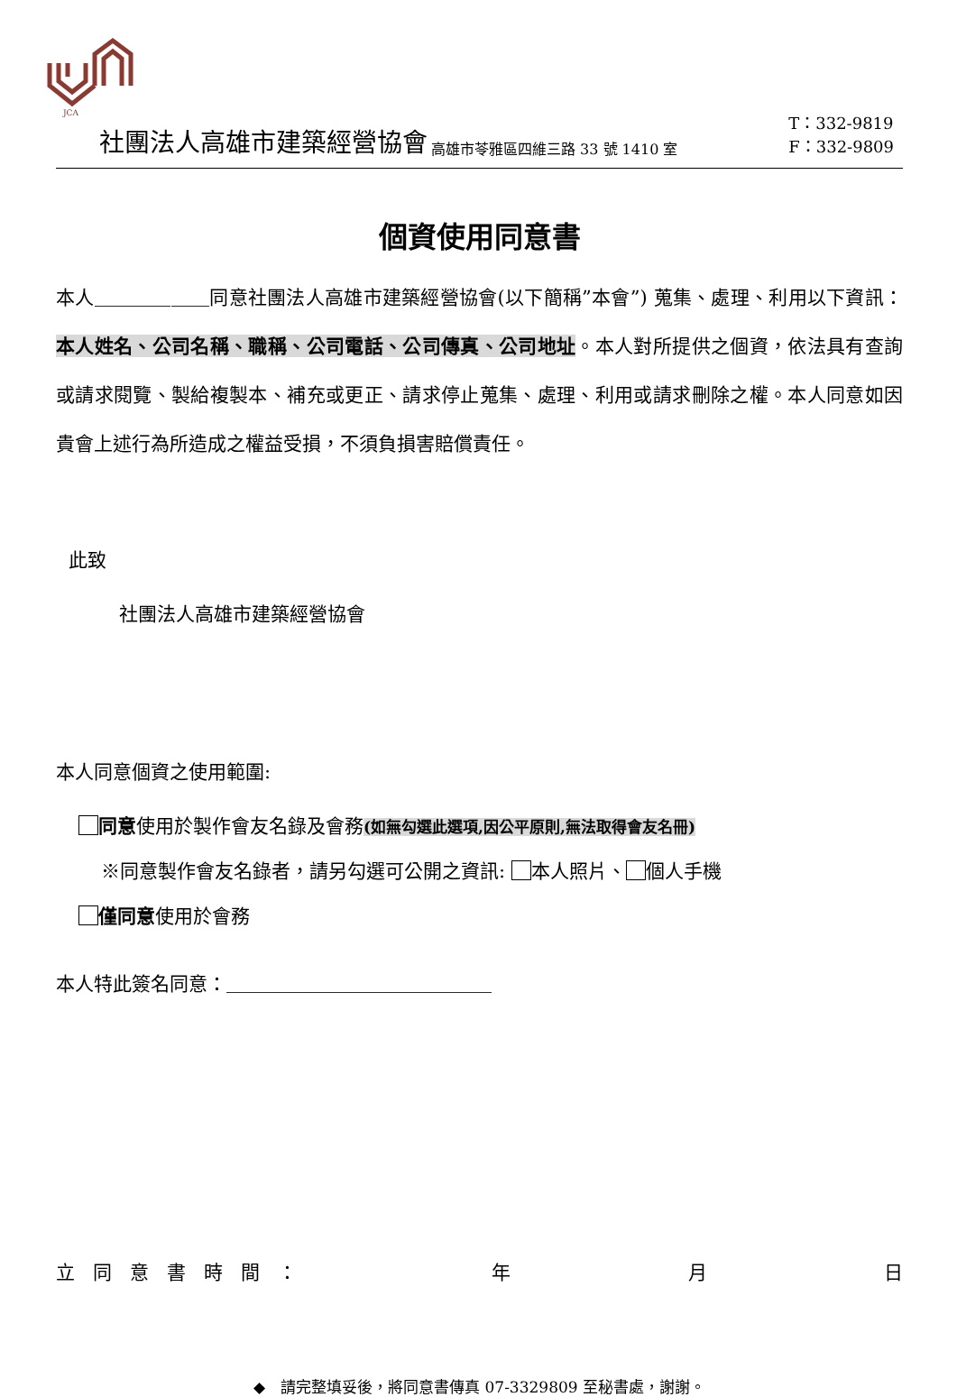JCA
社團法人高雄市建築經營協會 高雄市苓雅區四維三路 33 號 1410 室 T：332-9819
F：332-9809
個資使用同意書
本人＿＿＿＿＿＿同意社團法人高雄市建築經營協會(以下簡稱”本會”) 蒐集、處理、利用以下資訊：本人姓名、公司名稱、職稱、公司電話、公司傳真、公司地址。本人對所提供之個資，依法具有查詢或請求閱覽、製給複製本、補充或更正、請求停止蒐集、處理、利用或請求刪除之權。本人同意如因貴會上述行為所造成之權益受損，不須負損害賠償責任。
此致
社團法人高雄市建築經營協會
本人同意個資之使用範圍:
同意使用於製作會友名錄及會務(如無勾選此選項,因公平原則,無法取得會友名冊)
※同意製作會友名錄者，請另勾選可公開之資訊: 本人照片、 個人手機
僅同意使用於會務
本人特此簽名同意：＿＿＿＿＿＿＿＿＿＿＿＿＿＿
立同意書時間： 年 月 日
◆　請完整填妥後，將同意書傳真 07-3329809 至秘書處，謝謝。